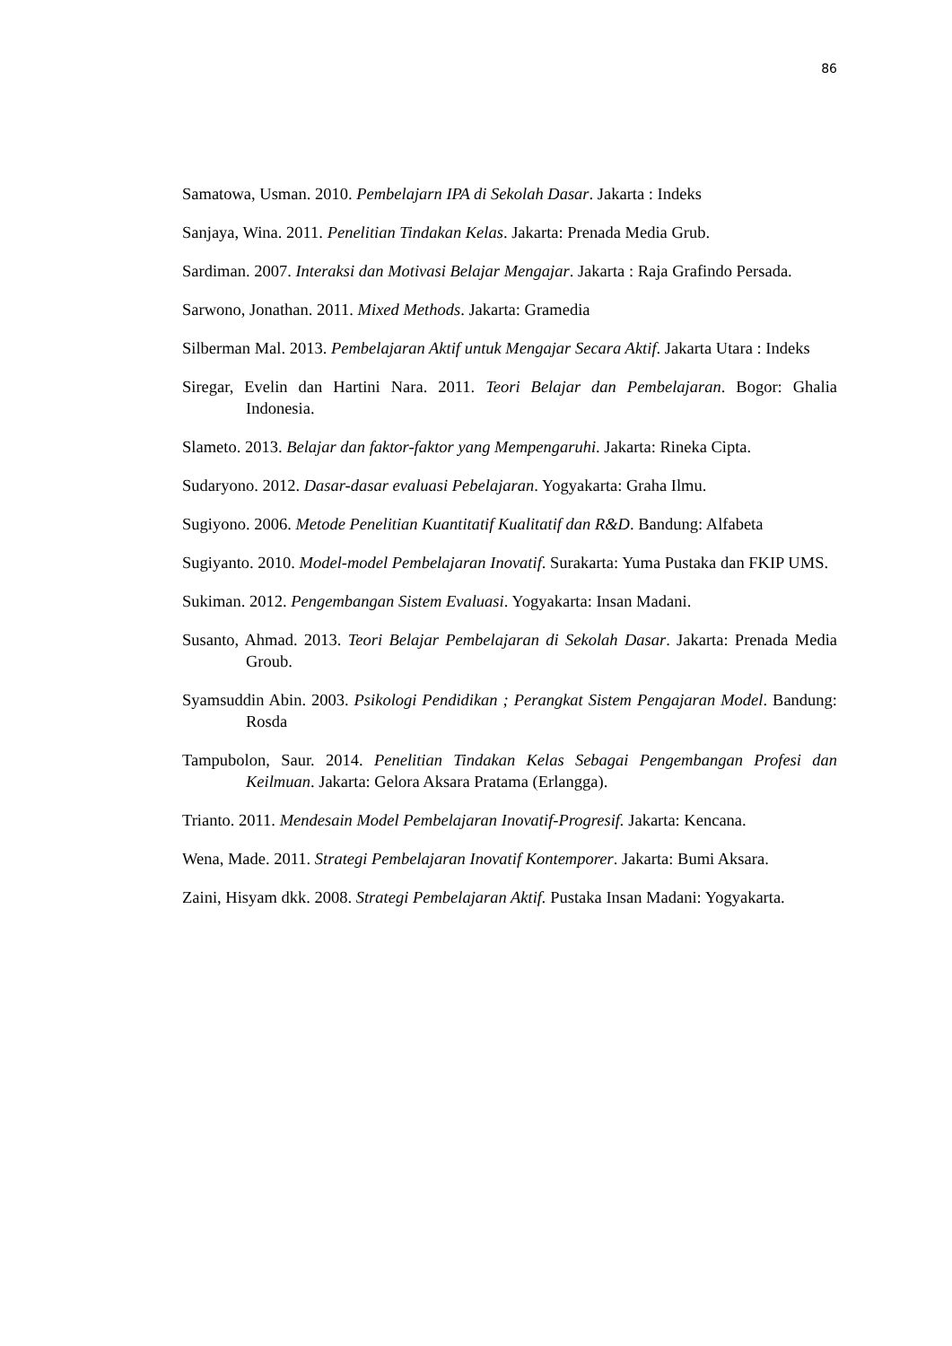86
Samatowa, Usman. 2010. Pembelajarn IPA di Sekolah Dasar. Jakarta : Indeks
Sanjaya, Wina. 2011. Penelitian Tindakan Kelas. Jakarta: Prenada Media Grub.
Sardiman. 2007. Interaksi dan Motivasi Belajar Mengajar. Jakarta : Raja Grafindo Persada.
Sarwono, Jonathan. 2011. Mixed Methods. Jakarta: Gramedia
Silberman Mal. 2013. Pembelajaran Aktif untuk Mengajar Secara Aktif. Jakarta Utara : Indeks
Siregar, Evelin dan Hartini Nara. 2011. Teori Belajar dan Pembelajaran. Bogor: Ghalia Indonesia.
Slameto. 2013. Belajar dan faktor-faktor yang Mempengaruhi. Jakarta: Rineka Cipta.
Sudaryono. 2012. Dasar-dasar evaluasi Pebelajaran. Yogyakarta: Graha Ilmu.
Sugiyono. 2006. Metode Penelitian Kuantitatif Kualitatif dan R&D. Bandung: Alfabeta
Sugiyanto. 2010. Model-model Pembelajaran Inovatif. Surakarta: Yuma Pustaka dan FKIP UMS.
Sukiman. 2012. Pengembangan Sistem Evaluasi. Yogyakarta: Insan Madani.
Susanto, Ahmad. 2013. Teori Belajar Pembelajaran di Sekolah Dasar. Jakarta: Prenada Media Groub.
Syamsuddin Abin. 2003. Psikologi Pendidikan ; Perangkat Sistem Pengajaran Model. Bandung: Rosda
Tampubolon, Saur. 2014. Penelitian Tindakan Kelas Sebagai Pengembangan Profesi dan Keilmuan. Jakarta: Gelora Aksara Pratama (Erlangga).
Trianto. 2011. Mendesain Model Pembelajaran Inovatif-Progresif. Jakarta: Kencana.
Wena, Made. 2011. Strategi Pembelajaran Inovatif Kontemporer. Jakarta: Bumi Aksara.
Zaini, Hisyam dkk. 2008. Strategi Pembelajaran Aktif. Pustaka Insan Madani: Yogyakarta.